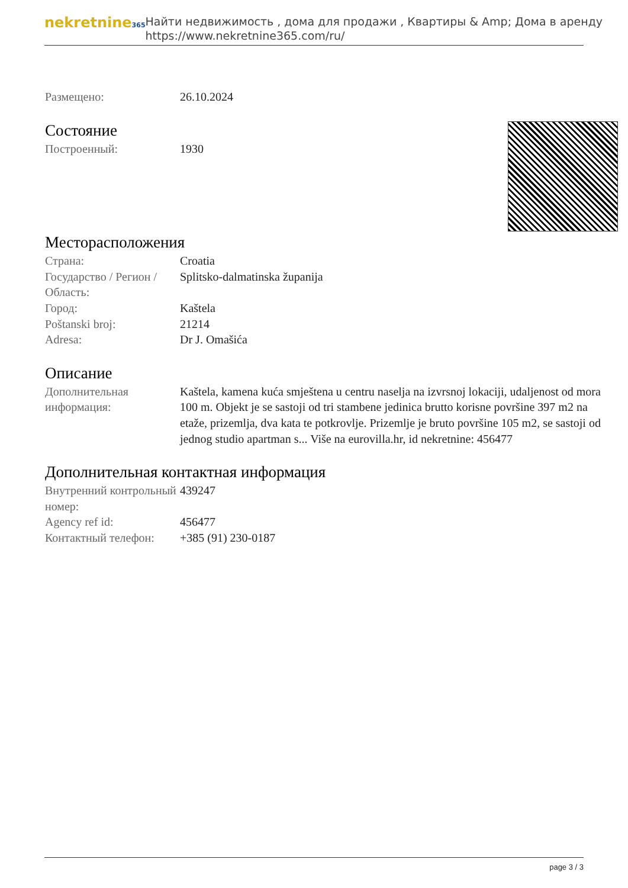nekretnine365
Найти недвижимость , дома для продажи , Квартиры & Amp; Дома в аренду
https://www.nekretnine365.com/ru/
| Размещено: | 26.10.2024 |
Состояние
| Построенный: | 1930 |
Месторасположения
| Страна: | Croatia |
| Государство / Регион / Область: | Splitsko-dalmatinska županija |
| Город: | Kaštela |
| Poštanski broj: | 21214 |
| Adresa: | Dr J. Omašića |
Описание
| Дополнительная информация: | Kaštela, kamena kuća smještena u centru naselja na izvrsnoj lokaciji, udaljenost od mora 100 m. Objekt je se sastoji od tri stambene jedinica brutto korisne površine 397 m2 na etaže, prizemlja, dva kata te potkrovlje. Prizemlje je bruto površine 105 m2, se sastoji od jednog studio apartman s... Više na eurovilla.hr, id nekretnine: 456477 |
Дополнительная контактная информация
| Внутренний контрольный номер: | 439247 |
| Agency ref id: | 456477 |
| Контактный телефон: | +385 (91) 230-0187 |
page 3 / 3